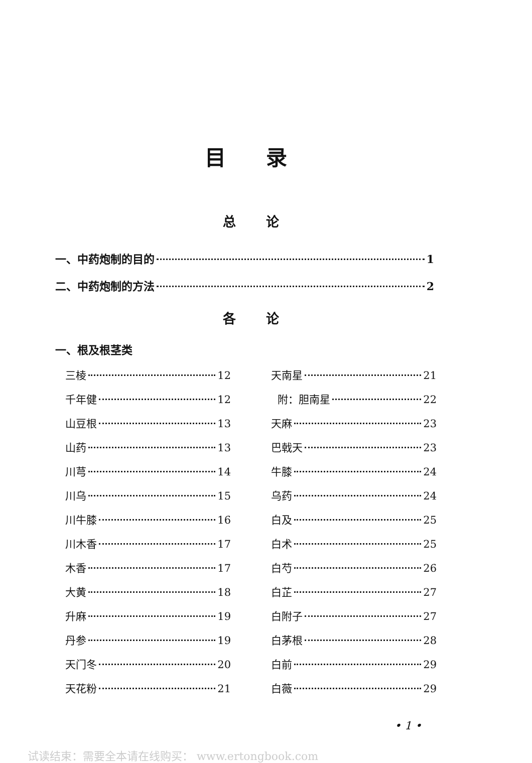目录
总论
一、中药炮制的目的 1
二、中药炮制的方法 2
各论
一、根及根茎类
三棱 12
千年健 12
山豆根 13
山药 13
川芎 14
川乌 15
川牛膝 16
川木香 17
木香 17
大黄 18
升麻 19
丹参 19
天门冬 20
天花粉 21
天南星 21
附：胆南星 22
天麻 23
巴戟天 23
牛膝 24
乌药 24
白及 25
白术 25
白芍 26
白芷 27
白附子 27
白茅根 28
白前 29
白薇 29
• 1 •
试读结束：需要全本请在线购买： www.ertongbook.com